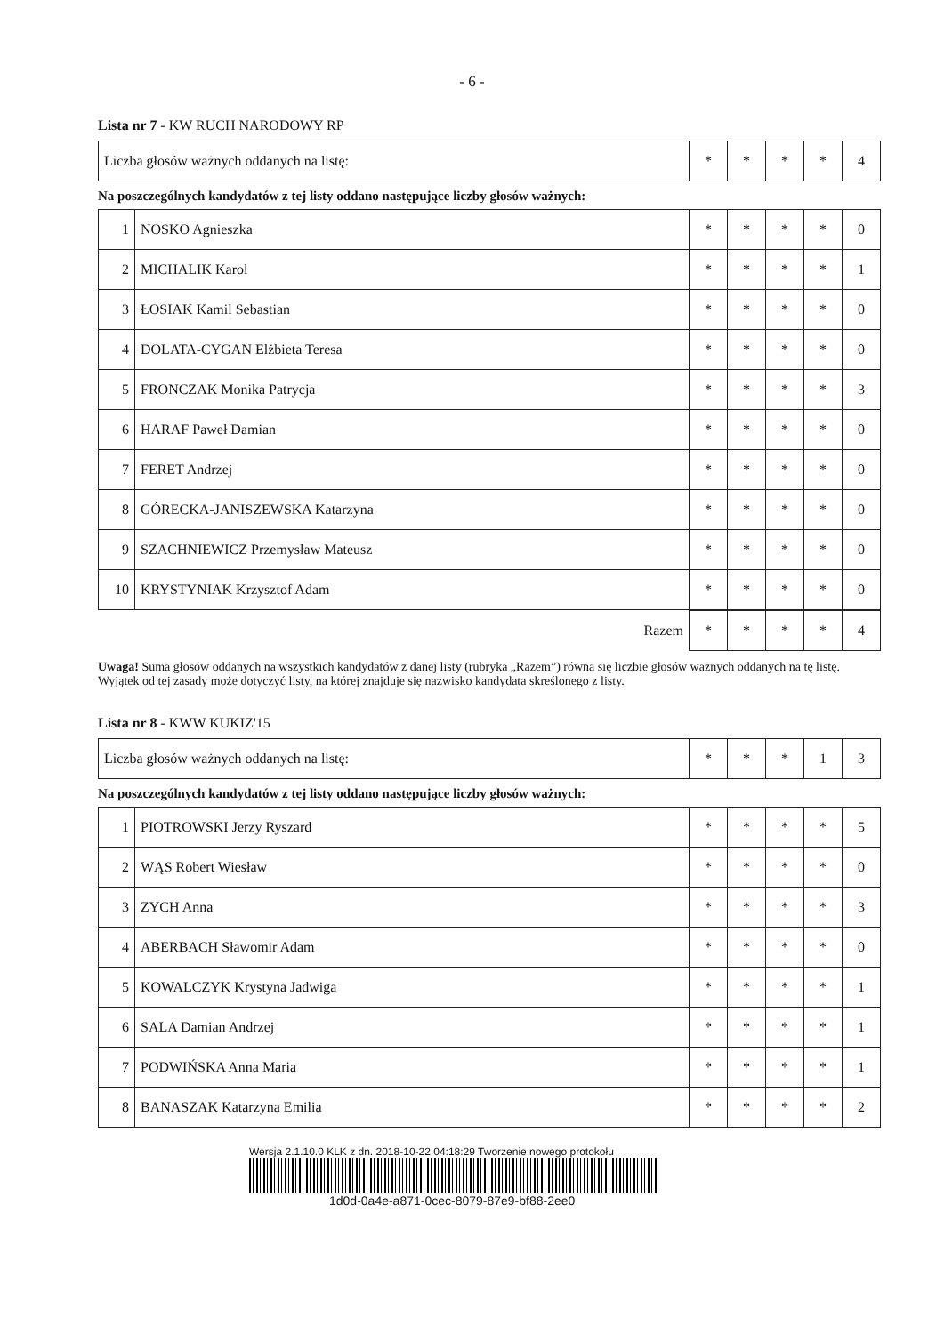- 6 -
Lista nr 7 - KW RUCH NARODOWY RP
| Liczba głosów ważnych oddanych na listę: | * | * | * | * | 4 |
Na poszczególnych kandydatów z tej listy oddano następujące liczby głosów ważnych:
| 1 | NOSKO Agnieszka | * | * | * | * | 0 |
| 2 | MICHALIK Karol | * | * | * | * | 1 |
| 3 | ŁOSIAK Kamil Sebastian | * | * | * | * | 0 |
| 4 | DOLATA-CYGAN Elżbieta Teresa | * | * | * | * | 0 |
| 5 | FRONCZAK Monika Patrycja | * | * | * | * | 3 |
| 6 | HARAF Paweł Damian | * | * | * | * | 0 |
| 7 | FERET Andrzej | * | * | * | * | 0 |
| 8 | GÓRECKA-JANISZEWSKA Katarzyna | * | * | * | * | 0 |
| 9 | SZACHNIEWICZ Przemysław Mateusz | * | * | * | * | 0 |
| 10 | KRYSTYNIAK Krzysztof Adam | * | * | * | * | 0 |
| Razem | * | * | * | * | 4 |
Uwaga! Suma głosów oddanych na wszystkich kandydatów z danej listy (rubryka „Razem”) równa się liczbie głosów ważnych oddanych na tę listę. Wyjątek od tej zasady może dotyczyć listy, na której znajduje się nazwisko kandydata skreślonego z listy.
Lista nr 8 - KWW KUKIZ'15
| Liczba głosów ważnych oddanych na listę: | * | * | * | 1 | 3 |
Na poszczególnych kandydatów z tej listy oddano następujące liczby głosów ważnych:
| 1 | PIOTROWSKI Jerzy Ryszard | * | * | * | * | 5 |
| 2 | WĄS Robert Wiesław | * | * | * | * | 0 |
| 3 | ZYCH Anna | * | * | * | * | 3 |
| 4 | ABERBACH Sławomir Adam | * | * | * | * | 0 |
| 5 | KOWALCZYK Krystyna Jadwiga | * | * | * | * | 1 |
| 6 | SALA Damian Andrzej | * | * | * | * | 1 |
| 7 | PODWIŃSKA Anna Maria | * | * | * | * | 1 |
| 8 | BANASZAK Katarzyna Emilia | * | * | * | * | 2 |
Wersja 2.1.10.0 KLK z dn. 2018-10-22 04:18:29 Tworzenie nowego protokołu
1d0d-0a4e-a871-0cec-8079-87e9-bf88-2ee0